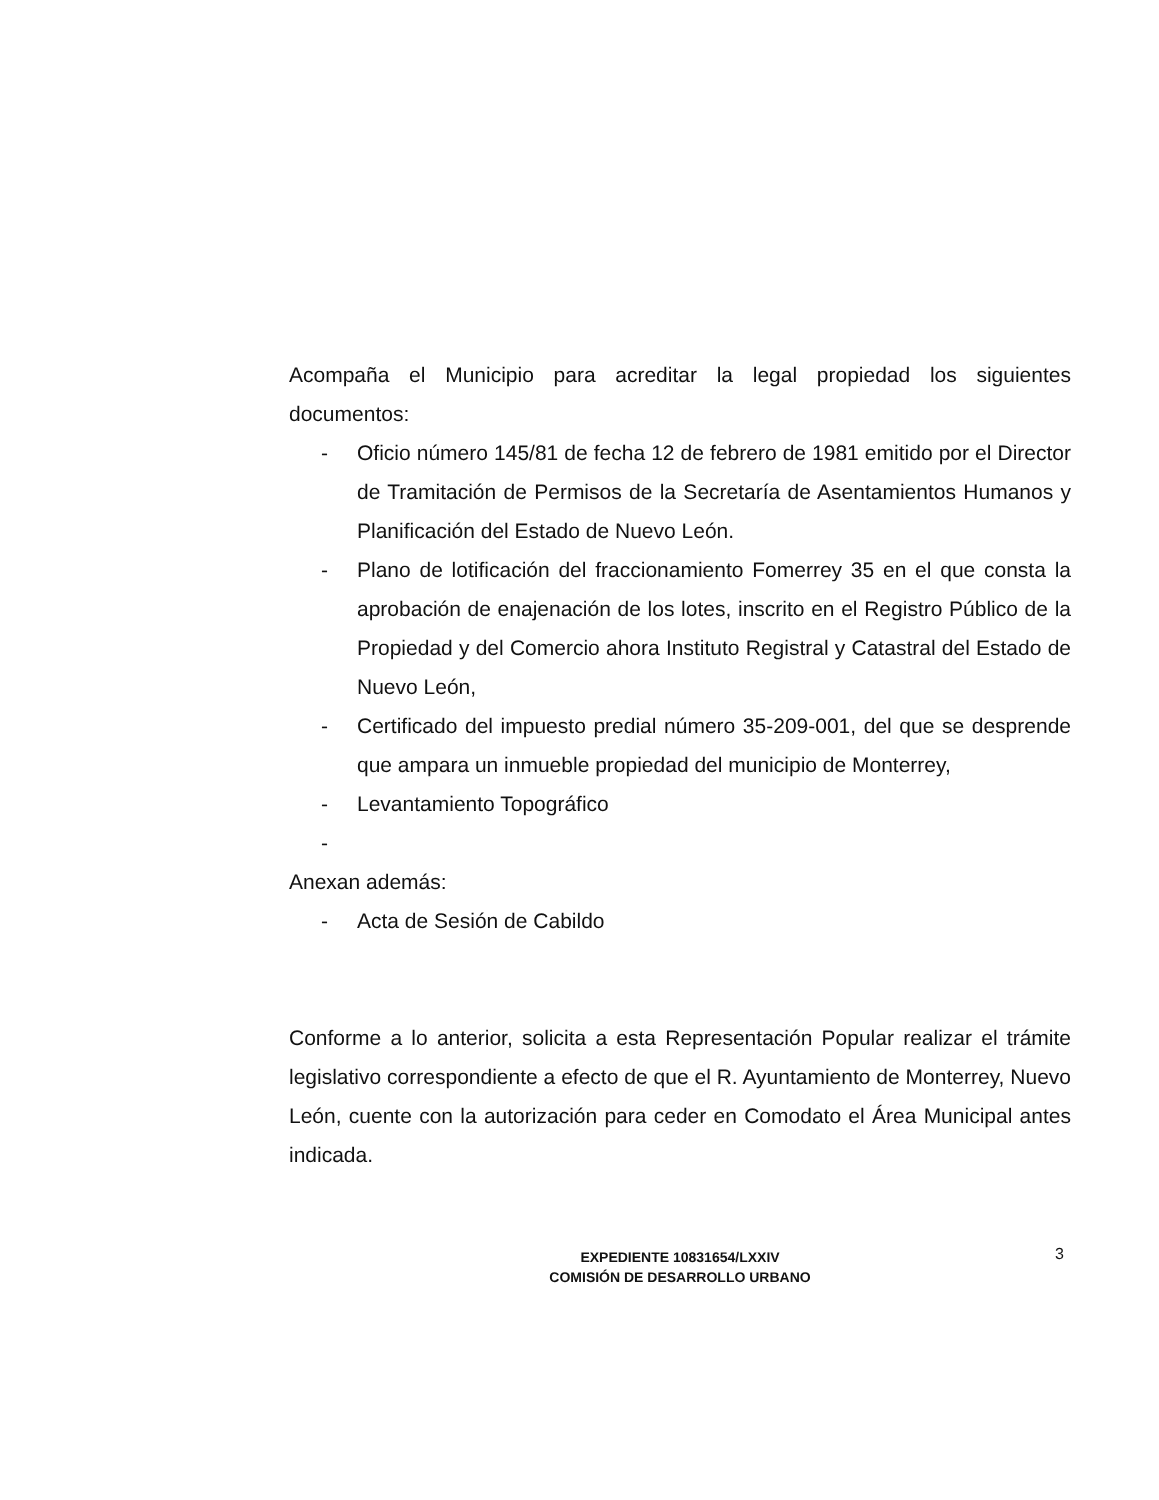Acompaña el Municipio para acreditar la legal propiedad los siguientes documentos:
- Oficio número 145/81 de fecha 12 de febrero de 1981 emitido por el Director de Tramitación de Permisos de la Secretaría de Asentamientos Humanos y Planificación del Estado de Nuevo León.
- Plano de lotificación del fraccionamiento Fomerrey 35 en el que consta la aprobación de enajenación de los lotes, inscrito en el Registro Público de la Propiedad y del Comercio ahora Instituto Registral y Catastral del Estado de Nuevo León,
- Certificado del impuesto predial número 35-209-001, del que se desprende que ampara un inmueble propiedad del municipio de Monterrey,
- Levantamiento Topográfico
-
Anexan además:
- Acta de Sesión de Cabildo
Conforme a lo anterior, solicita a esta Representación Popular realizar el trámite legislativo correspondiente a efecto de que el R. Ayuntamiento de Monterrey, Nuevo León, cuente con la autorización para ceder en Comodato el Área Municipal antes indicada.
EXPEDIENTE 10831654/LXXIV
COMISIÓN DE DESARROLLO URBANO
3